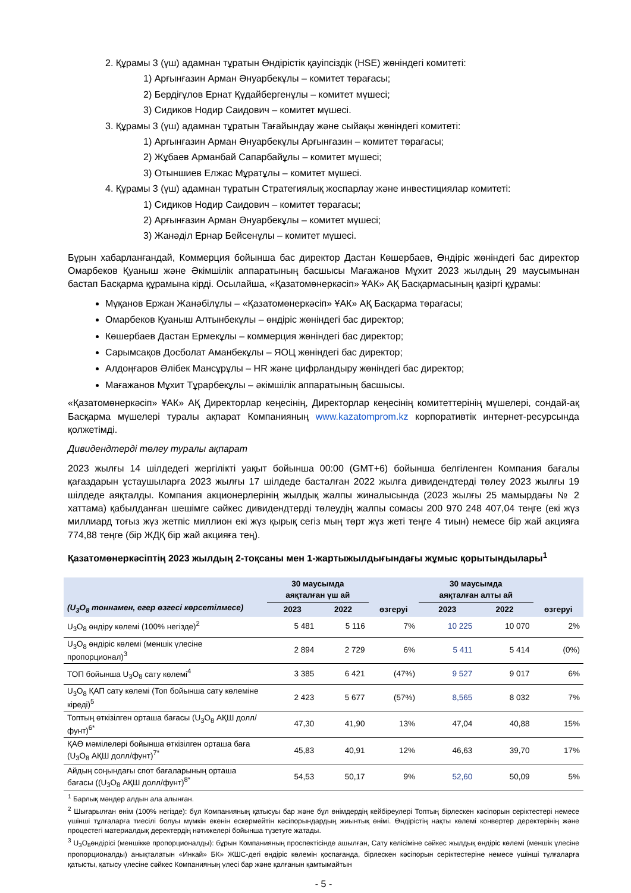2. Құрамы 3 (үш) адамнан тұратын Өндірістік қауіпсіздік (HSE) жөніндегі комитеті:
1) Арғынғазин Арман Әнуарбекұлы – комитет төрағасы;
2) Бердіғұлов Ернат Құдайбергенұлы – комитет мүшесі;
3) Сидиков Нодир Саидович – комитет мүшесі.
3. Құрамы 3 (үш) адамнан тұратын Тағайындау және сыйақы жөніндегі комитеті:
1) Арғынғазин Арман Әнуарбекұлы Арғынғазин – комитет төрағасы;
2) Жұбаев Арманбай Сапарбайұлы – комитет мүшесі;
3) Отыншиев Елжас Мұратұлы – комитет мүшесі.
4. Құрамы 3 (үш) адамнан тұратын Стратегиялық жоспарлау және инвестициялар комитеті:
1) Сидиков Нодир Саидович – комитет төрағасы;
2) Арғынғазин Арман Әнуарбекұлы – комитет мүшесі;
3) Жанәділ Ернар Бейсенұлы – комитет мүшесі.
Бұрын хабарланғандай, Коммерция бойынша бас директор Дастан Көшербаев, Өндіріс жөніндегі бас директор Омарбеков Қуаныш және Әкімшілік аппаратының басшысы Мағажанов Мұхит 2023 жылдың 29 маусымынан бастап Басқарма құрамына кірді. Осылайша, «Қазатомөнеркәсіп» ҰАК» АҚ Басқармасының қазіргі құрамы:
Мұқанов Ержан Жанәбілұлы – «Қазатомөнеркәсіп» ҰАК» АҚ Басқарма төрағасы;
Омарбеков Қуаныш Алтынбекұлы – өндіріс жөніндегі бас директор;
Көшербаев Дастан Ермекұлы – коммерция жөніндегі бас директор;
Сарымсақов Досболат Аманбекұлы – ЯОЦ жөніндегі бас директор;
Алдоңғаров Әлібек Мансұрұлы – HR және цифрландыру жөніндегі бас директор;
Мағажанов Мұхит Тұрарбекұлы – әкімшілік аппаратының басшысы.
«Қазатомөнеркәсіп» ҰАК» АҚ Директорлар кеңесінің, Директорлар кеңесінің комитеттерінің мүшелері, сондай-ақ Басқарма мүшелері туралы ақпарат Компанияның www.kazatomprom.kz корпоративтік интернет-ресурсында қолжетімді.
Дивидендтерді төлеу туралы ақпарат
2023 жылғы 14 шілдедегі жергілікті уақыт бойынша 00:00 (GMT+6) бойынша белгіленген Компания бағалы қағаздарын ұстаушыларға 2023 жылғы 17 шілдеде басталған 2022 жылға дивидендтерді төлеу 2023 жылғы 19 шілдеде аяқталды. Компания акционерлерінің жылдық жалпы жиналысында (2023 жылғы 25 мамырдағы № 2 хаттама) қабылданған шешімге сәйкес дивидендтерді төлеудің жалпы сомасы 200 970 248 407,04 теңге (екі жүз миллиард тоғыз жүз жетпіс миллион екі жүз қырық сегіз мың төрт жүз жеті теңге 4 тиын) немесе бір жай акцияға 774,88 теңге (бір ЖДҚ бір жай акцияға тең).
Қазатомөнеркәсіптің 2023 жылдың 2-тоқсаны мен 1-жартыжылдығындағы жұмыс қорытындылары<sup>1</sup>
| (U<sub>3</sub>O<sub>8</sub> тоннамен, егер өзгесі көрсетілмесе) | 30 маусымда аяқталған үш ай | | өзгеруі | 30 маусымда аяқталған алты ай | | өзгеруі |
| --- | --- | --- | --- | --- | --- | --- |
| | 2023 | 2022 | | 2023 | 2022 | |
| U<sub>3</sub>O<sub>8</sub> өндіру көлемі (100% негізде)<sup>2</sup> | 5 481 | 5 116 | 7% | 10 225 | 10 070 | 2% |
| U<sub>3</sub>O<sub>8</sub> өндіріс көлемі (меншік үлесіне пропорционал)<sup>3</sup> | 2 894 | 2 729 | 6% | 5 411 | 5 414 | (0%) |
| ТОП бойынша U<sub>3</sub>O<sub>8</sub> сату көлемі<sup>4</sup> | 3 385 | 6 421 | (47%) | 9 527 | 9 017 | 6% |
| U<sub>3</sub>O<sub>8</sub> ҚАП сату көлемі (Топ бойынша сату көлеміне кіреді)<sup>5</sup> | 2 423 | 5 677 | (57%) | 8,565 | 8 032 | 7% |
| Топтың өткізілген орташа бағасы (U<sub>3</sub>O<sub>8</sub> АҚШ долл/фунт)<sup>6*</sup> | 47,30 | 41,90 | 13% | 47,04 | 40,88 | 15% |
| ҚАӨ мәмілелері бойынша өткізілген орташа баға (U<sub>3</sub>O<sub>8</sub> АҚШ долл/фунт)<sup>7*</sup> | 45,83 | 40,91 | 12% | 46,63 | 39,70 | 17% |
| Айдың соңындағы спот бағаларының орташа бағасы ((U<sub>3</sub>O<sub>8</sub> АҚШ долл/фунт)<sup>8*</sup> | 54,53 | 50,17 | 9% | 52,60 | 50,09 | 5% |
<sup>1</sup> Барлық мәндер алдын ала алынған.
<sup>2</sup> Шығарылған өнім (100% негізде): бұл Компанияның қатысуы бар және бұл өнімдердің кейбіреулері Топтың бірлескен кәсіпорын серіктестері немесе үшінші тұлғаларға тиесілі болуы мүмкін екенін ескермейтін кәсіпорындардың жиынтық өнімі. Өндірістің нақты көлемі конвертер деректерінің және процестегі материалдық деректердің нәтижелері бойынша түзетуге жатады.
<sup>3</sup> U<sub>3</sub>O<sub>8</sub>өндірісі (меншікке пропорционалды): бұрын Компанияның проспектісінде ашылған, Сату келісіміне сәйкес жылдық өндіріс көлемі (меншік үлесіне пропорционалды) анықталатын «Инкай» БК» ЖШС-дегі өндіріс көлемін қоспағанда, бірлескен кәсіпорын серіктестеріне немесе үшінші тұлғаларға қатысты, қатысу үлесіне сәйкес Компанияның үлесі бар және қалғанын қамтымайтын
- 5 -